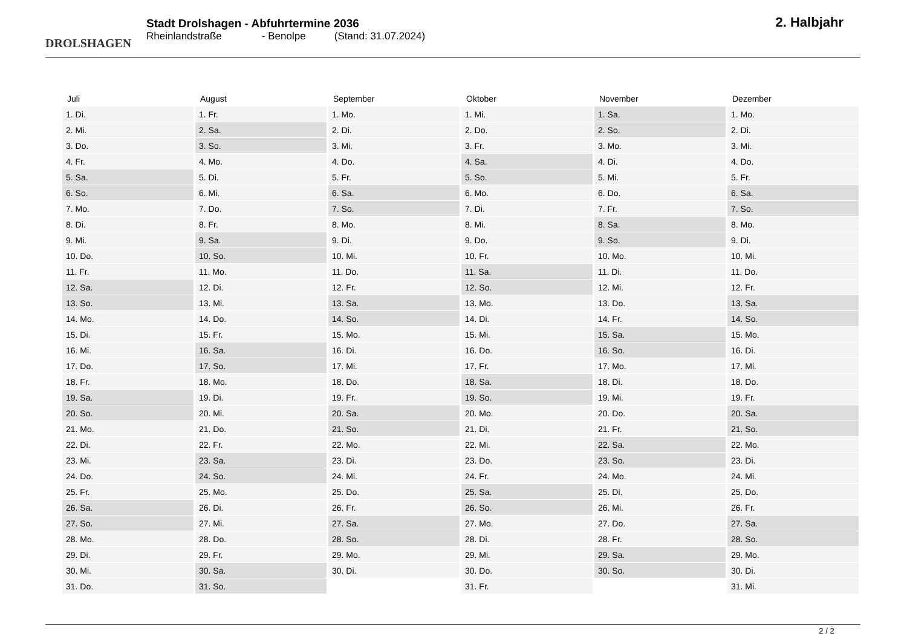DROLSHAGEN
Stadt Drolshagen - Abfuhrtermine 2036
Rheinlandstraße - Benolpe (Stand: 31.07.2024)
2. Halbjahr
| Juli | August | September | Oktober | November | Dezember |
| --- | --- | --- | --- | --- | --- |
| 1. Di. | 1. Fr. | 1. Mo. | 1. Mi. | 1. Sa. | 1. Mo. |
| 2. Mi. | 2. Sa. | 2. Di. | 2. Do. | 2. So. | 2. Di. |
| 3. Do. | 3. So. | 3. Mi. | 3. Fr. | 3. Mo. | 3. Mi. |
| 4. Fr. | 4. Mo. | 4. Do. | 4. Sa. | 4. Di. | 4. Do. |
| 5. Sa. | 5. Di. | 5. Fr. | 5. So. | 5. Mi. | 5. Fr. |
| 6. So. | 6. Mi. | 6. Sa. | 6. Mo. | 6. Do. | 6. Sa. |
| 7. Mo. | 7. Do. | 7. So. | 7. Di. | 7. Fr. | 7. So. |
| 8. Di. | 8. Fr. | 8. Mo. | 8. Mi. | 8. Sa. | 8. Mo. |
| 9. Mi. | 9. Sa. | 9. Di. | 9. Do. | 9. So. | 9. Di. |
| 10. Do. | 10. So. | 10. Mi. | 10. Fr. | 10. Mo. | 10. Mi. |
| 11. Fr. | 11. Mo. | 11. Do. | 11. Sa. | 11. Di. | 11. Do. |
| 12. Sa. | 12. Di. | 12. Fr. | 12. So. | 12. Mi. | 12. Fr. |
| 13. So. | 13. Mi. | 13. Sa. | 13. Mo. | 13. Do. | 13. Sa. |
| 14. Mo. | 14. Do. | 14. So. | 14. Di. | 14. Fr. | 14. So. |
| 15. Di. | 15. Fr. | 15. Mo. | 15. Mi. | 15. Sa. | 15. Mo. |
| 16. Mi. | 16. Sa. | 16. Di. | 16. Do. | 16. So. | 16. Di. |
| 17. Do. | 17. So. | 17. Mi. | 17. Fr. | 17. Mo. | 17. Mi. |
| 18. Fr. | 18. Mo. | 18. Do. | 18. Sa. | 18. Di. | 18. Do. |
| 19. Sa. | 19. Di. | 19. Fr. | 19. So. | 19. Mi. | 19. Fr. |
| 20. So. | 20. Mi. | 20. Sa. | 20. Mo. | 20. Do. | 20. Sa. |
| 21. Mo. | 21. Do. | 21. So. | 21. Di. | 21. Fr. | 21. So. |
| 22. Di. | 22. Fr. | 22. Mo. | 22. Mi. | 22. Sa. | 22. Mo. |
| 23. Mi. | 23. Sa. | 23. Di. | 23. Do. | 23. So. | 23. Di. |
| 24. Do. | 24. So. | 24. Mi. | 24. Fr. | 24. Mo. | 24. Mi. |
| 25. Fr. | 25. Mo. | 25. Do. | 25. Sa. | 25. Di. | 25. Do. |
| 26. Sa. | 26. Di. | 26. Fr. | 26. So. | 26. Mi. | 26. Fr. |
| 27. So. | 27. Mi. | 27. Sa. | 27. Mo. | 27. Do. | 27. Sa. |
| 28. Mo. | 28. Do. | 28. So. | 28. Di. | 28. Fr. | 28. So. |
| 29. Di. | 29. Fr. | 29. Mo. | 29. Mi. | 29. Sa. | 29. Mo. |
| 30. Mi. | 30. Sa. | 30. Di. | 30. Do. | 30. So. | 30. Di. |
| 31. Do. | 31. So. | | 31. Fr. | | 31. Mi. |
2 / 2